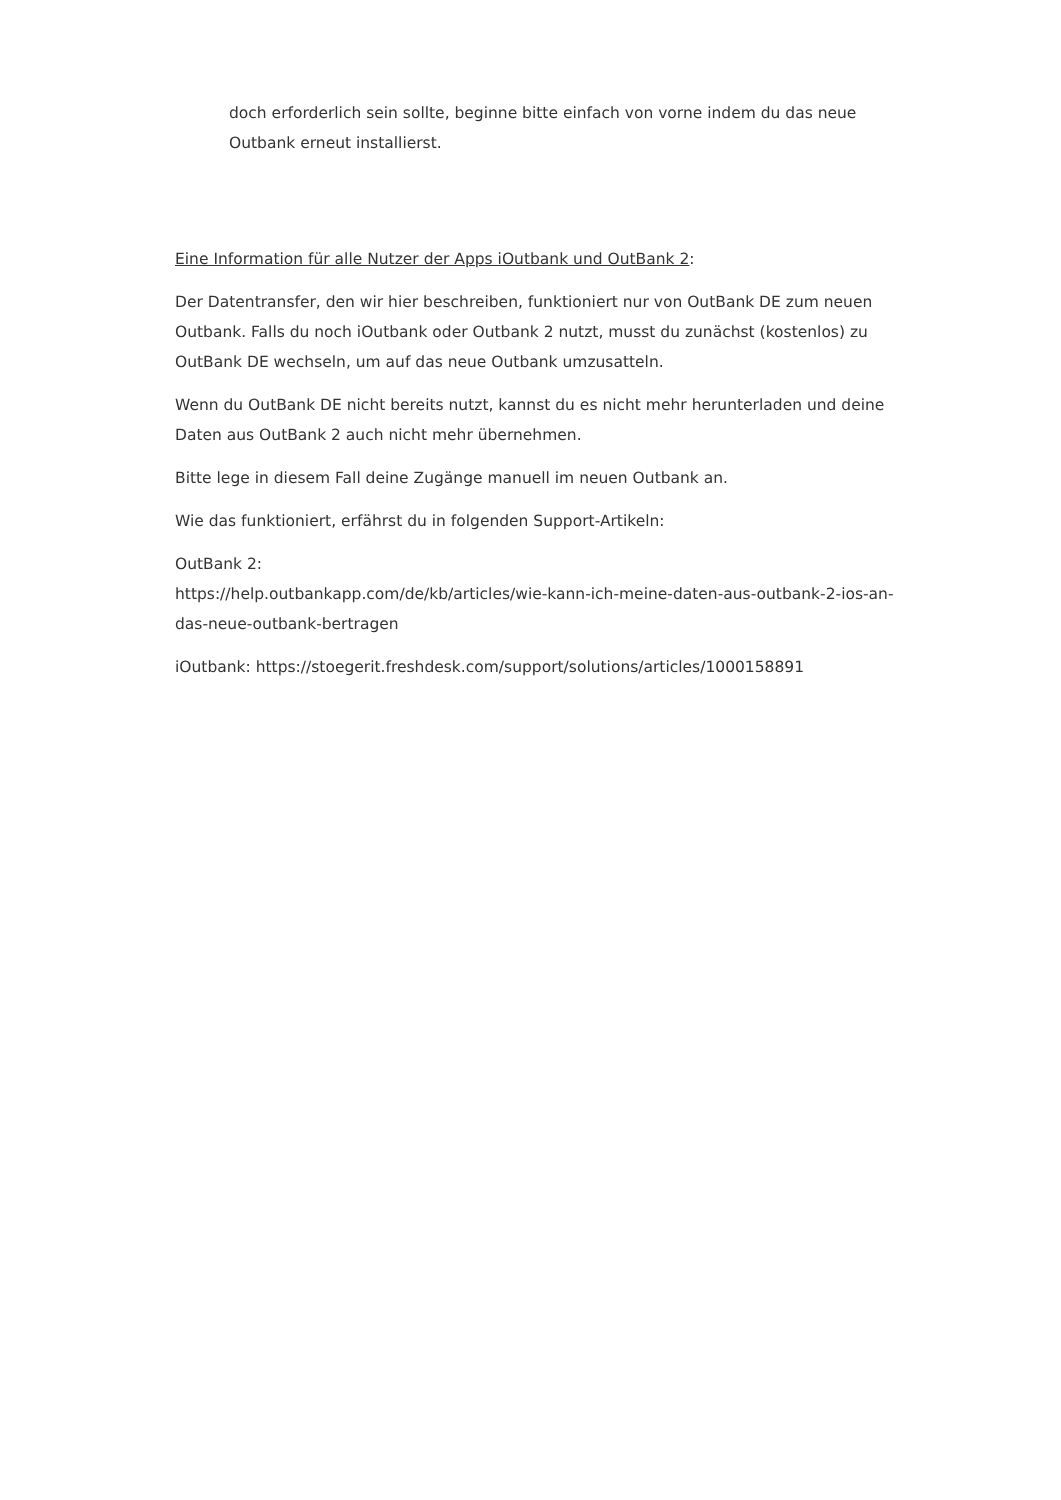doch erforderlich sein sollte, beginne bitte einfach von vorne indem du das neue Outbank erneut installierst.
Eine Information für alle Nutzer der Apps iOutbank und OutBank 2:
Der Datentransfer, den wir hier beschreiben, funktioniert nur von OutBank DE zum neuen Outbank. Falls du noch iOutbank oder Outbank 2 nutzt, musst du zunächst (kostenlos) zu OutBank DE wechseln, um auf das neue Outbank umzusatteln.
Wenn du OutBank DE nicht bereits nutzt, kannst du es nicht mehr herunterladen und deine Daten aus OutBank 2 auch nicht mehr übernehmen.
Bitte lege in diesem Fall deine Zugänge manuell im neuen Outbank an.
Wie das funktioniert, erfährst du in folgenden Support-Artikeln:
OutBank 2:
https://help.outbankapp.com/de/kb/articles/wie-kann-ich-meine-daten-aus-outbank-2-ios-an-das-neue-outbank-bertragen
iOutbank: https://stoegerit.freshdesk.com/support/solutions/articles/1000158891